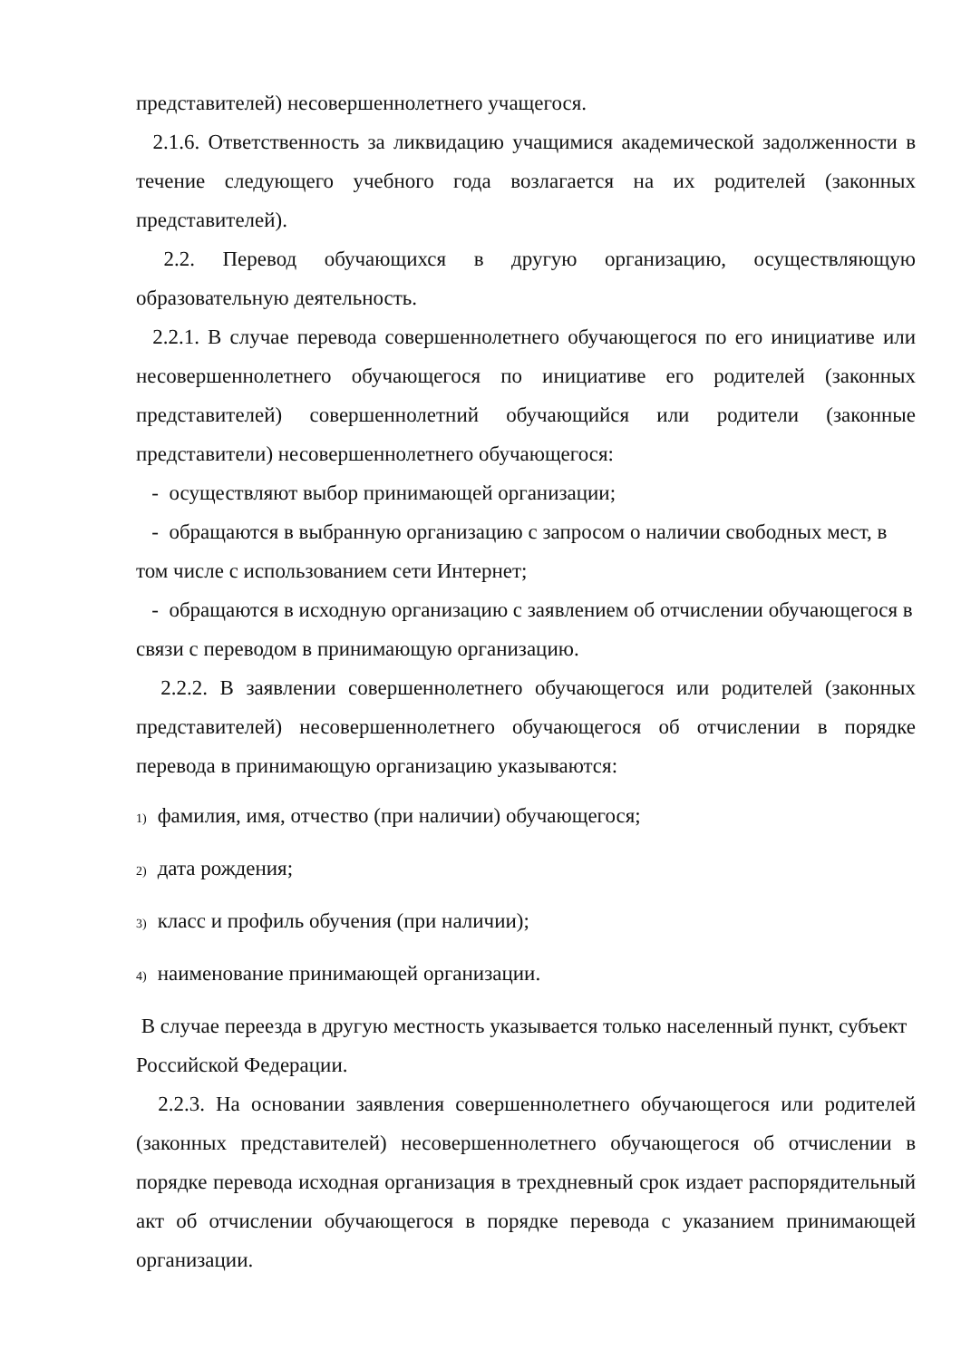представителей) несовершеннолетнего учащегося.
2.1.6. Ответственность за ликвидацию учащимися академической задолженности в течение следующего учебного года возлагается на их родителей (законных представителей).
2.2. Перевод обучающихся в другую организацию, осуществляющую образовательную деятельность.
2.2.1. В случае перевода совершеннолетнего обучающегося по его инициативе или несовершеннолетнего обучающегося по инициативе его родителей (законных представителей) совершеннолетний обучающийся или родители (законные представители) несовершеннолетнего обучающегося:
- осуществляют выбор принимающей организации;
- обращаются в выбранную организацию с запросом о наличии свободных мест, в том числе с использованием сети Интернет;
- обращаются в исходную организацию с заявлением об отчислении обучающегося в связи с переводом в принимающую организацию.
2.2.2. В заявлении совершеннолетнего обучающегося или родителей (законных представителей) несовершеннолетнего обучающегося об отчислении в порядке перевода в принимающую организацию указываются:
1) фамилия, имя, отчество (при наличии) обучающегося;
2) дата рождения;
3) класс и профиль обучения (при наличии);
4) наименование принимающей организации.
В случае переезда в другую местность указывается только населенный пункт, субъект Российской Федерации.
2.2.3. На основании заявления совершеннолетнего обучающегося или родителей (законных представителей) несовершеннолетнего обучающегося об отчислении в порядке перевода исходная организация в трехдневный срок издает распорядительный акт об отчислении обучающегося в порядке перевода с указанием принимающей организации.